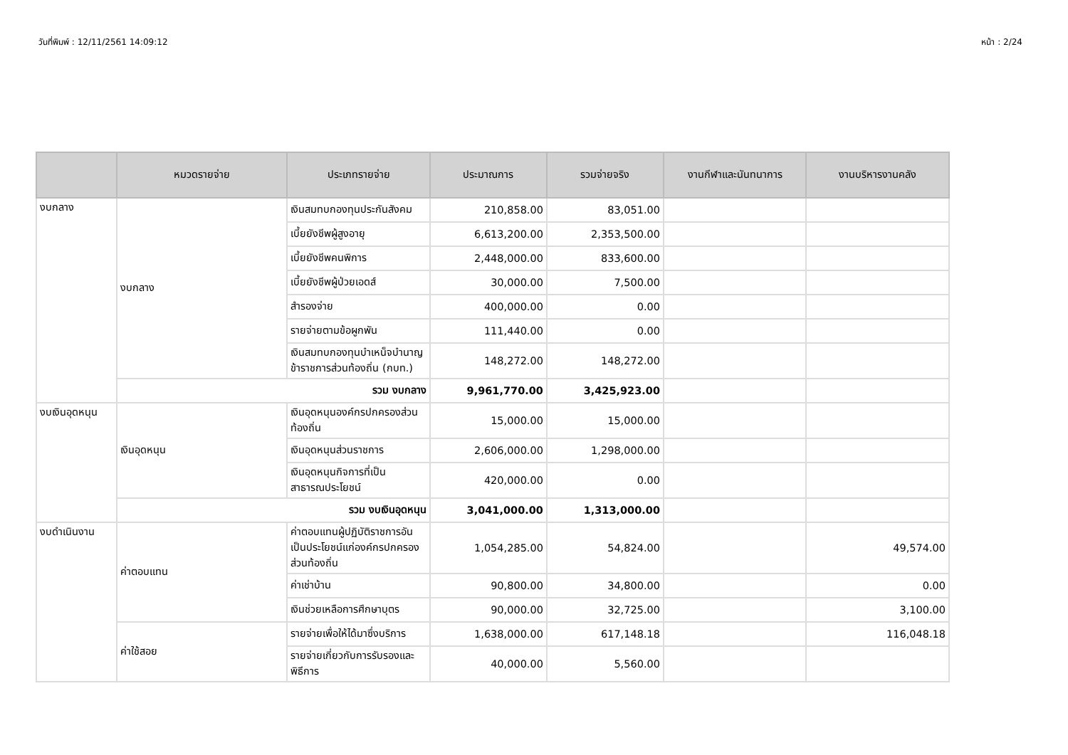วันที่พิมพ์ : 12/11/2561 14:09:12 หน้า : 2/24
| | หมวดรายจ่าย | ประเภทรายจ่าย | ประมาณการ | รวมจ่ายจริง | งานกีฬาและนันทนาการ | งานบริหารงานคลัง |
| --- | --- | --- | --- | --- | --- | --- |
| งบกลาง | งบกลาง | เงินสมทบกองทุนประกันสังคม | 210,858.00 | 83,051.00 | | |
| | | เบี้ยยังชีพผู้สูงอายุ | 6,613,200.00 | 2,353,500.00 | | |
| | | เบี้ยยังชีพคนพิการ | 2,448,000.00 | 833,600.00 | | |
| | | เบี้ยยังชีพผู้ป่วยเอดส์ | 30,000.00 | 7,500.00 | | |
| | | สำรองจ่าย | 400,000.00 | 0.00 | | |
| | | รายจ่ายตามข้อผูกพัน | 111,440.00 | 0.00 | | |
| | | เงินสมทบกองทุนบำเหน็จบำนาญข้าราชการส่วนท้องถิ่น (กบท.) | 148,272.00 | 148,272.00 | | |
| | รวม งบกลาง | | 9,961,770.00 | 3,425,923.00 | | |
| งบเงินอุดหนุน | เงินอุดหนุน | เงินอุดหนุนองค์กรปกครองส่วนท้องถิ่น | 15,000.00 | 15,000.00 | | |
| | | เงินอุดหนุนส่วนราชการ | 2,606,000.00 | 1,298,000.00 | | |
| | | เงินอุดหนุนกิจการที่เป็นสาธารณประโยชน์ | 420,000.00 | 0.00 | | |
| | รวม งบเงินอุดหนุน | | 3,041,000.00 | 1,313,000.00 | | |
| งบดำเนินงาน | ค่าตอบแทน | ค่าตอบแทนผู้ปฏิบัติราชการอันเป็นประโยชน์แก่องค์กรปกครองส่วนท้องถิ่น | 1,054,285.00 | 54,824.00 | | 49,574.00 |
| | | ค่าเช่าบ้าน | 90,800.00 | 34,800.00 | | 0.00 |
| | | เงินช่วยเหลือการศึกษาบุตร | 90,000.00 | 32,725.00 | | 3,100.00 |
| | ค่าใช้สอย | รายจ่ายเพื่อให้ได้มาซึ่งบริการ | 1,638,000.00 | 617,148.18 | | 116,048.18 |
| | | รายจ่ายเกี่ยวกับการรับรองและพิธีการ | 40,000.00 | 5,560.00 | | |